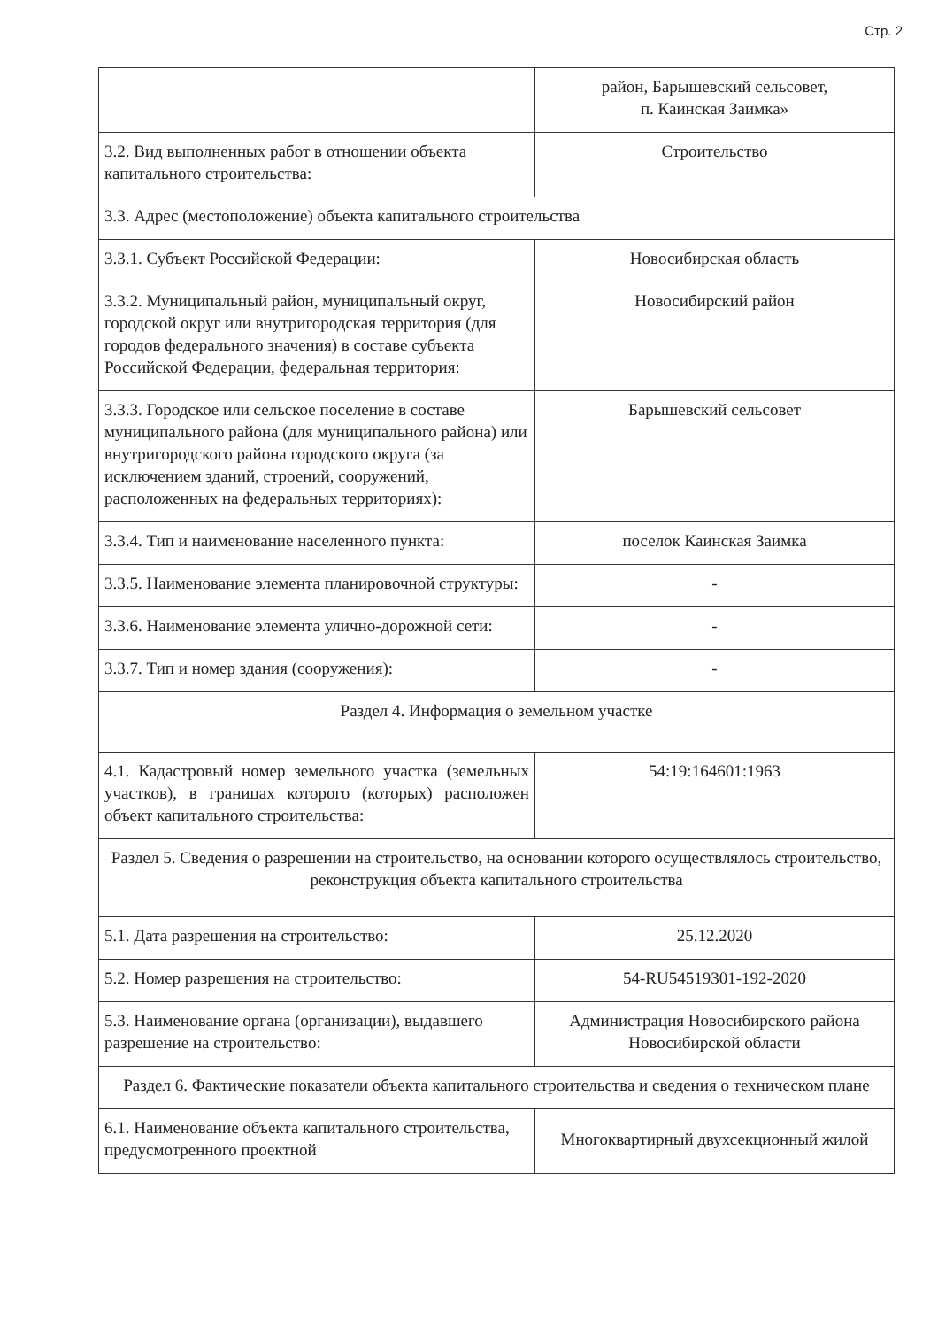Стр. 2
| | район, Барышевский сельсовет, п. Каинская Заимка» |
| 3.2. Вид выполненных работ в отношении объекта капитального строительства: | Строительство |
| 3.3. Адрес (местоположение) объекта капитального строительства | |
| 3.3.1. Субъект Российской Федерации: | Новосибирская область |
| 3.3.2. Муниципальный район, муниципальный округ, городской округ или внутригородская территория (для городов федерального значения) в составе субъекта Российской Федерации, федеральная территория: | Новосибирский район |
| 3.3.3. Городское или сельское поселение в составе муниципального района (для муниципального района) или внутригородского района городского округа (за исключением зданий, строений, сооружений, расположенных на федеральных территориях): | Барышевский сельсовет |
| 3.3.4. Тип и наименование населенного пункта: | поселок Каинская Заимка |
| 3.3.5. Наименование элемента планировочной структуры: | - |
| 3.3.6. Наименование элемента улично-дорожной сети: | - |
| 3.3.7. Тип и номер здания (сооружения): | - |
| Раздел 4. Информация о земельном участке | |
| 4.1. Кадастровый номер земельного участка (земельных участков), в границах которого (которых) расположен объект капитального строительства: | 54:19:164601:1963 |
| Раздел 5. Сведения о разрешении на строительство, на основании которого осуществлялось строительство, реконструкция объекта капитального строительства | |
| 5.1. Дата разрешения на строительство: | 25.12.2020 |
| 5.2. Номер разрешения на строительство: | 54-RU54519301-192-2020 |
| 5.3. Наименование органа (организации), выдавшего разрешение на строительство: | Администрация Новосибирского района Новосибирской области |
| Раздел 6. Фактические показатели объекта капитального строительства и сведения о техническом плане | |
| 6.1. Наименование объекта капитального строительства, предусмотренного проектной | Многоквартирный двухсекционный жилой |